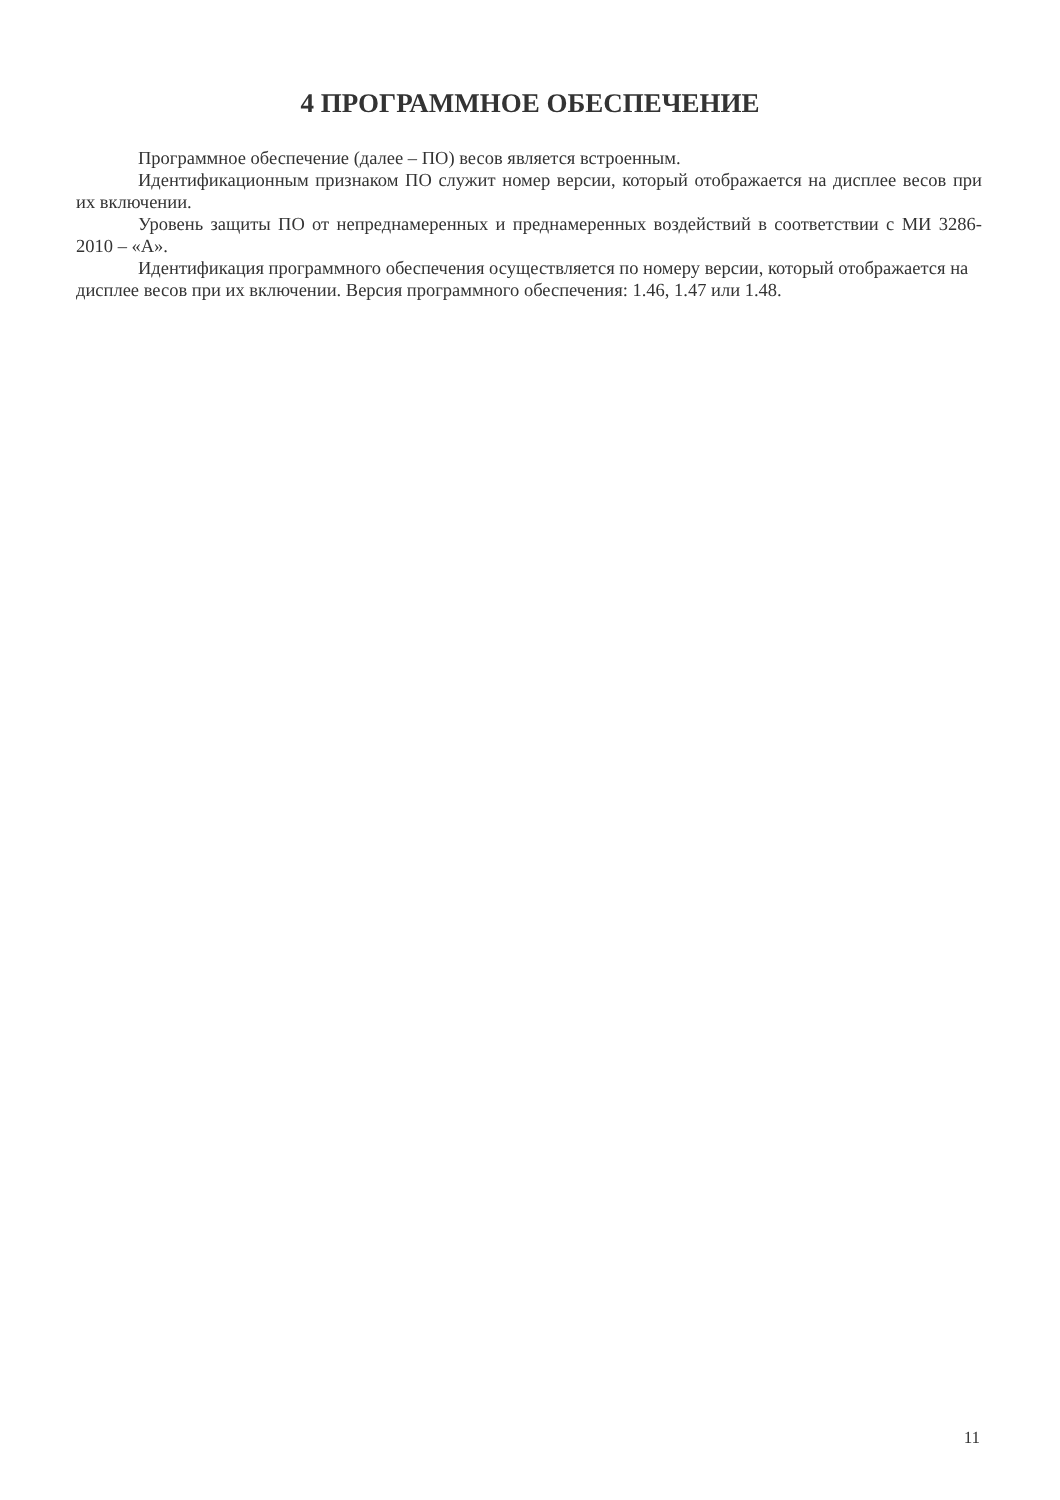4 ПРОГРАММНОЕ ОБЕСПЕЧЕНИЕ
Программное обеспечение (далее – ПО) весов является встроенным.
Идентификационным признаком ПО служит номер версии, который отображается на дисплее весов при их включении.
Уровень защиты ПО от непреднамеренных и преднамеренных воздействий в соответствии с МИ 3286-2010 – «А».
Идентификация программного обеспечения осуществляется по номеру версии, который отображается на дисплее весов при их включении. Версия программного обеспечения: 1.46, 1.47 или 1.48.
11